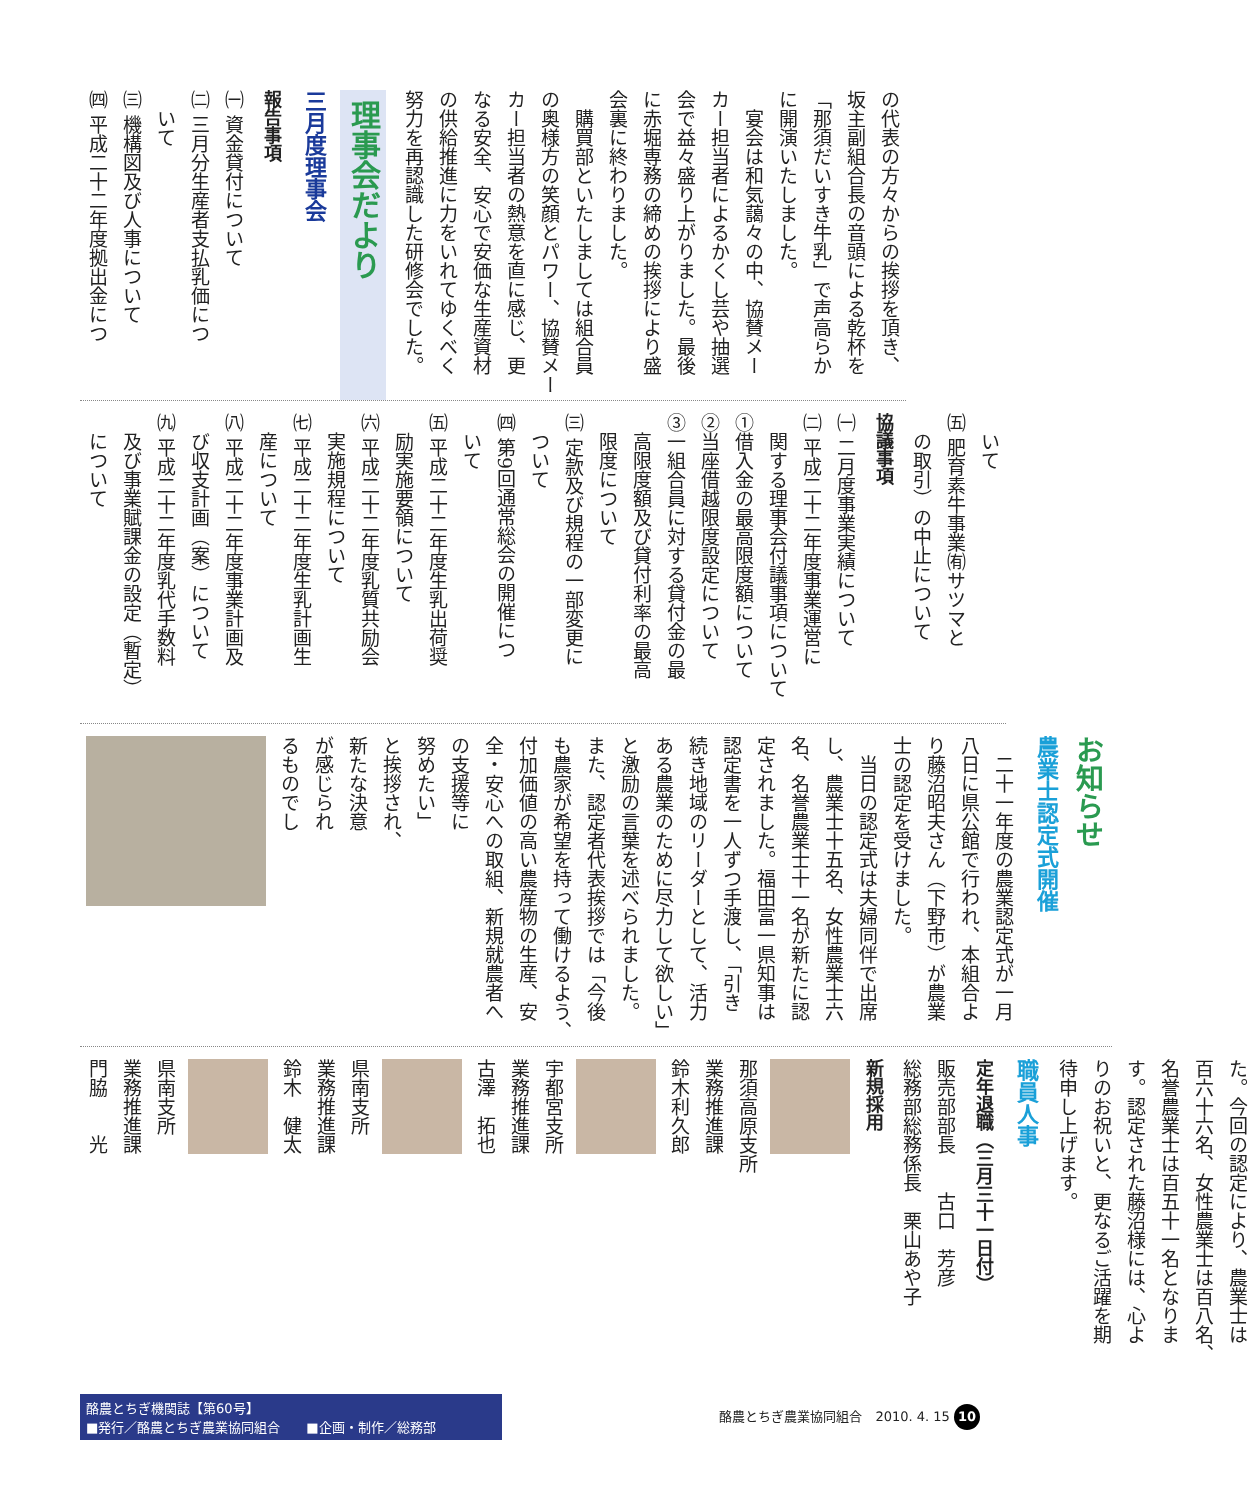の代表の方々からの挨拶を頂き、
坂主副組合長の音頭による乾杯を
「那須だいすき牛乳」で声高らか
に開演いたしました。
　宴会は和気藹々の中、協賛メー
カー担当者によるかくし芸や抽選
会で益々盛り上がりました。最後
に赤堀専務の締めの挨拶により盛
会裏に終わりました。
　購買部といたしましては組合員
の奥様方の笑顔とパワー、協賛メー
カー担当者の熱意を直に感じ、更
なる安全、安心で安価な生産資材
の供給推進に力をいれてゆくべく
努力を再認識した研修会でした。
理事会だより
三月度理事会
報告事項
㈠ 資金貸付について
㈡ 三月分生産者支払乳価につ
　いて
㈢ 機構図及び人事について
㈣ 平成二十二年度拠出金につ
　いて
㈤ 肥育素牛事業㈲サツマと
　の取引）の中止について
協議事項
㈠ 二月度事業実績について
㈡ 平成二十二年度事業運営に
　関する理事会付議事項について
①借入金の最高限度額について
②当座借越限度設定について
③一組合員に対する貸付金の最
　高限度額及び貸付利率の最高
　限度について
㈢ 定款及び規程の一部変更に
　ついて
㈣ 第9回通常総会の開催につ
　いて
㈤ 平成二十二年度生乳出荷奨
　励実施要領について
㈥ 平成二十二年度乳質共励会
　実施規程について
㈦ 平成二十二年度生乳計画生
　産について
㈧ 平成二十二年度事業計画及
　び収支計画（案）について
㈨ 平成二十二年度乳代手数料
　及び事業賦課金の設定（暫定）
　について
お知らせ
農業士認定式開催
　二十一年度の農業認定式が一月
八日に県公館で行われ、本組合よ
り藤沼昭夫さん（下野市）が農業
士の認定を受けました。
　当日の認定式は夫婦同伴で出席
し、農業士十五名、女性農業士六
名、名誉農業士十一名が新たに認
定されました。福田富一県知事は
認定書を一人ずつ手渡し、「引き
続き地域のリーダーとして、活力
ある農業のために尽力して欲しい」
と激励の言葉を述べられました。
また、認定者代表挨拶では「今後
も農家が希望を持って働けるよう、
付加価値の高い農産物の生産、安
全・安心への取組、新規就農者へ
の支援等に
努めたい」
と挨拶され、
新たな決意
が感じられ
るものでし
た。今回の認定により、農業士は
百六十六名、女性農業士は百八名、
名誉農業士は百五十一名となりま
す。認定された藤沼様には、心よ
りのお祝いと、更なるご活躍を期
待申し上げます。
職員人事
定年退職（三月三十一日付）
販売部部長　　古口　芳彦
総務部総務係長　栗山あや子
新規採用
那須高原支所
業務推進課
鈴木利久郎
宇都宮支所
業務推進課
古澤　拓也
県南支所
業務推進課
鈴木　健太
県南支所
業務推進課
門脇　　光
酪農とちぎ機関誌【第60号】
■発行／酪農とちぎ農業協同組合　　■企画・制作／総務部
酪農とちぎ農業協同組合　2010. 4. 15 10